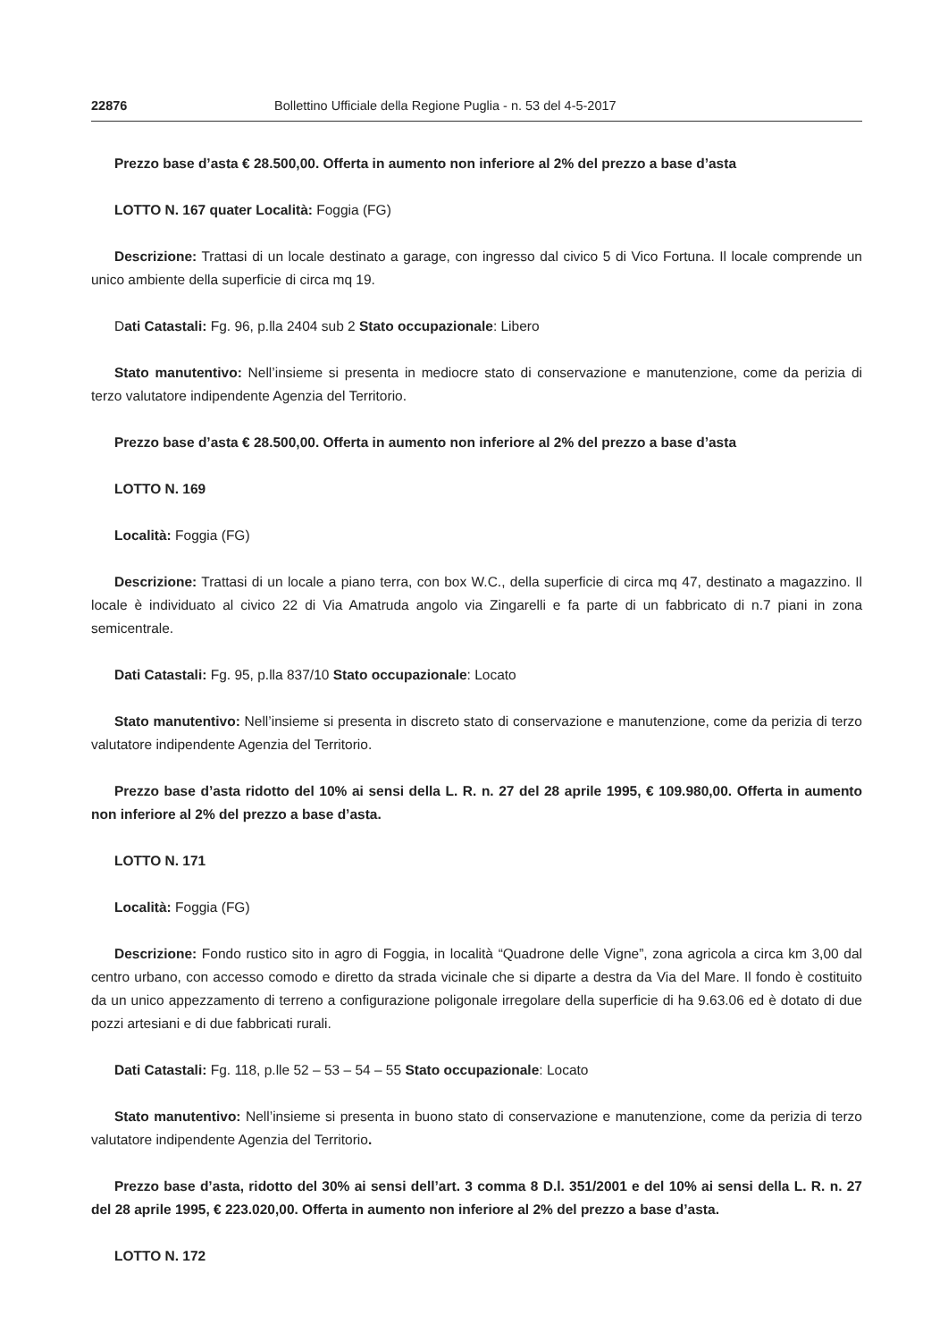22876 Bollettino Ufficiale della Regione Puglia - n. 53 del 4-5-2017
Prezzo base d’asta € 28.500,00. Offerta in aumento non inferiore al 2% del prezzo a base d’asta
LOTTO N. 167 quater Località: Foggia (FG)
Descrizione: Trattasi di un locale destinato a garage, con ingresso dal civico 5 di Vico Fortuna. Il locale comprende un unico ambiente della superficie di circa mq 19.
Dati Catastali: Fg. 96, p.lla 2404 sub 2 Stato occupazionale: Libero
Stato manutentivo: Nell’insieme si presenta in mediocre stato di conservazione e manutenzione, come da perizia di terzo valutatore indipendente Agenzia del Territorio.
Prezzo base d’asta € 28.500,00. Offerta in aumento non inferiore al 2% del prezzo a base d’asta
LOTTO N. 169
Località: Foggia (FG)
Descrizione: Trattasi di un locale a piano terra, con box W.C., della superficie di circa mq 47, destinato a magazzino. Il locale è individuato al civico 22 di Via Amatruda angolo via Zingarelli e fa parte di un fabbricato di n.7 piani in zona semicentrale.
Dati Catastali: Fg. 95, p.lla 837/10 Stato occupazionale: Locato
Stato manutentivo: Nell’insieme si presenta in discreto stato di conservazione e manutenzione, come da perizia di terzo valutatore indipendente Agenzia del Territorio.
Prezzo base d’asta ridotto del 10% ai sensi della L. R. n. 27 del 28 aprile 1995, € 109.980,00. Offerta in aumento non inferiore al 2% del prezzo a base d’asta.
LOTTO N. 171
Località: Foggia (FG)
Descrizione: Fondo rustico sito in agro di Foggia, in località “Quadrone delle Vigne”, zona agricola a circa km 3,00 dal centro urbano, con accesso comodo e diretto da strada vicinale che si diparte a destra da Via del Mare. Il fondo è costituito da un unico appezzamento di terreno a configurazione poligonale irregolare della superficie di ha 9.63.06 ed è dotato di due pozzi artesiani e di due fabbricati rurali.
Dati Catastali: Fg. 118, p.lle 52 – 53 – 54 – 55 Stato occupazionale: Locato
Stato manutentivo: Nell’insieme si presenta in buono stato di conservazione e manutenzione, come da perizia di terzo valutatore indipendente Agenzia del Territorio.
Prezzo base d’asta, ridotto del 30% ai sensi dell’art. 3 comma 8 D.l. 351/2001 e del 10% ai sensi della L. R. n. 27 del 28 aprile 1995, € 223.020,00. Offerta in aumento non inferiore al 2% del prezzo a base d’asta.
LOTTO N. 172